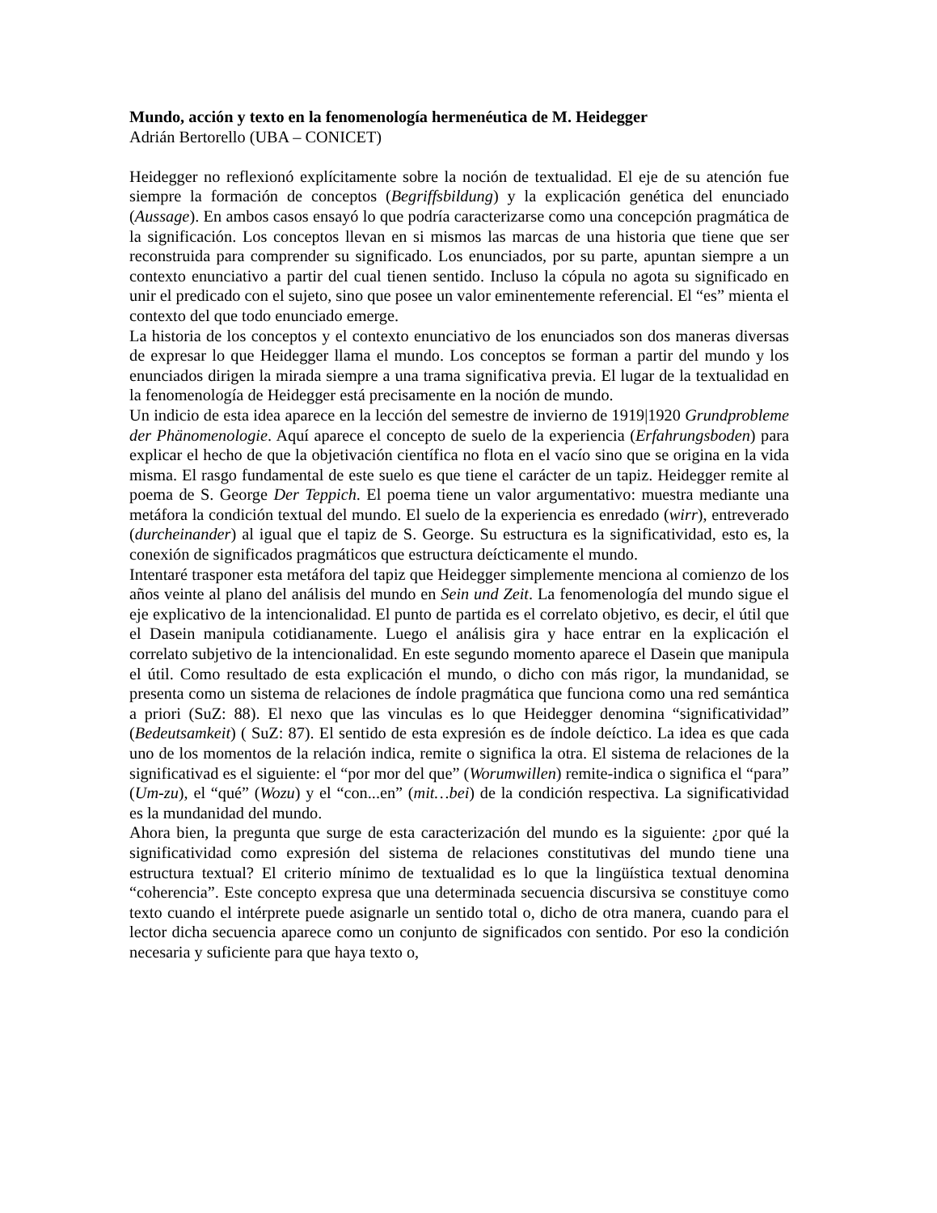Mundo, acción y texto en la fenomenología hermenéutica de M. Heidegger
Adrián Bertorello (UBA – CONICET)
Heidegger no reflexionó explícitamente sobre la noción de textualidad. El eje de su atención fue siempre la formación de conceptos (Begriffsbildung) y la explicación genética del enunciado (Aussage). En ambos casos ensayó lo que podría caracterizarse como una concepción pragmática de la significación. Los conceptos llevan en si mismos las marcas de una historia que tiene que ser reconstruida para comprender su significado. Los enunciados, por su parte, apuntan siempre a un contexto enunciativo a partir del cual tienen sentido. Incluso la cópula no agota su significado en unir el predicado con el sujeto, sino que posee un valor eminentemente referencial. El “es” mienta el contexto del que todo enunciado emerge.
La historia de los conceptos y el contexto enunciativo de los enunciados son dos maneras diversas de expresar lo que Heidegger llama el mundo. Los conceptos se forman a partir del mundo y los enunciados dirigen la mirada siempre a una trama significativa previa. El lugar de la textualidad en la fenomenología de Heidegger está precisamente en la noción de mundo.
Un indicio de esta idea aparece en la lección del semestre de invierno de 1919|1920 Grundprobleme der Phänomenologie. Aquí aparece el concepto de suelo de la experiencia (Erfahrungsboden) para explicar el hecho de que la objetivación científica no flota en el vacío sino que se origina en la vida misma. El rasgo fundamental de este suelo es que tiene el carácter de un tapiz. Heidegger remite al poema de S. George Der Teppich. El poema tiene un valor argumentativo: muestra mediante una metáfora la condición textual del mundo. El suelo de la experiencia es enredado (wirr), entreverado (durcheinander) al igual que el tapiz de S. George. Su estructura es la significatividad, esto es, la conexión de significados pragmáticos que estructura deícticamente el mundo.
Intentaré trasponer esta metáfora del tapiz que Heidegger simplemente menciona al comienzo de los años veinte al plano del análisis del mundo en Sein und Zeit. La fenomenología del mundo sigue el eje explicativo de la intencionalidad. El punto de partida es el correlato objetivo, es decir, el útil que el Dasein manipula cotidianamente. Luego el análisis gira y hace entrar en la explicación el correlato subjetivo de la intencionalidad. En este segundo momento aparece el Dasein que manipula el útil. Como resultado de esta explicación el mundo, o dicho con más rigor, la mundanidad, se presenta como un sistema de relaciones de índole pragmática que funciona como una red semántica a priori (SuZ: 88). El nexo que las vinculas es lo que Heidegger denomina “significatividad” (Bedeutsamkeit) ( SuZ: 87). El sentido de esta expresión es de índole deíctico. La idea es que cada uno de los momentos de la relación indica, remite o significa la otra. El sistema de relaciones de la significativad es el siguiente: el “por mor del que” (Worumwillen) remite-indica o significa el “para” (Um-zu), el “qué” (Wozu) y el “con...en” (mit…bei) de la condición respectiva. La significatividad es la mundanidad del mundo.
Ahora bien, la pregunta que surge de esta caracterización del mundo es la siguiente: ¿por qué la significatividad como expresión del sistema de relaciones constitutivas del mundo tiene una estructura textual? El criterio mínimo de textualidad es lo que la lingüística textual denomina “coherencia”. Este concepto expresa que una determinada secuencia discursiva se constituye como texto cuando el intérprete puede asignarle un sentido total o, dicho de otra manera, cuando para el lector dicha secuencia aparece como un conjunto de significados con sentido. Por eso la condición necesaria y suficiente para que haya texto o,